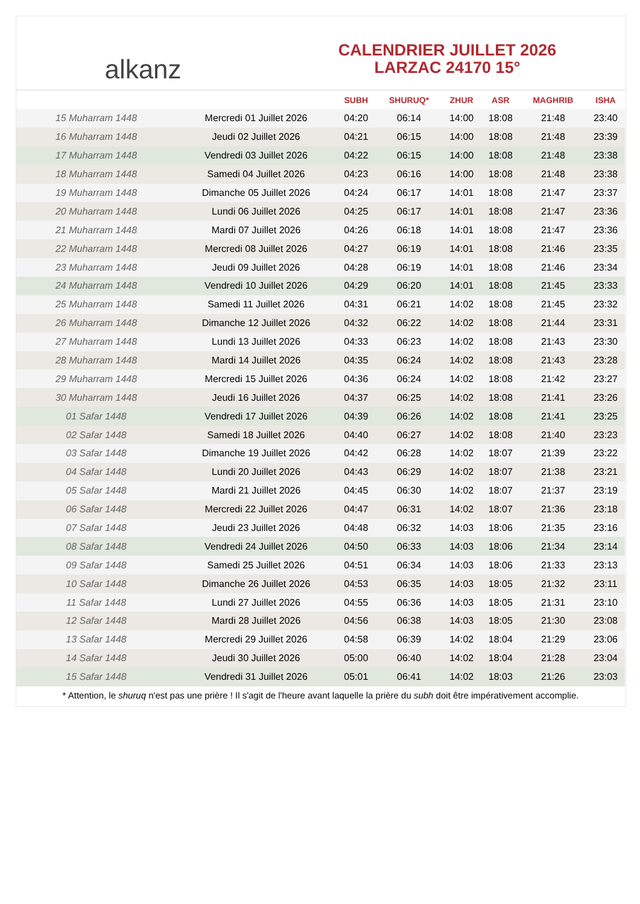alkanz
CALENDRIER JUILLET 2026
LARZAC 24170 15°
| | | SUBH | SHURUQ* | ZHUR | ASR | MAGHRIB | ISHA |
| --- | --- | --- | --- | --- | --- | --- | --- |
| 15 Muharram 1448 | Mercredi 01 Juillet 2026 | 04:20 | 06:14 | 14:00 | 18:08 | 21:48 | 23:40 |
| 16 Muharram 1448 | Jeudi 02 Juillet 2026 | 04:21 | 06:15 | 14:00 | 18:08 | 21:48 | 23:39 |
| 17 Muharram 1448 | Vendredi 03 Juillet 2026 | 04:22 | 06:15 | 14:00 | 18:08 | 21:48 | 23:38 |
| 18 Muharram 1448 | Samedi 04 Juillet 2026 | 04:23 | 06:16 | 14:00 | 18:08 | 21:48 | 23:38 |
| 19 Muharram 1448 | Dimanche 05 Juillet 2026 | 04:24 | 06:17 | 14:01 | 18:08 | 21:47 | 23:37 |
| 20 Muharram 1448 | Lundi 06 Juillet 2026 | 04:25 | 06:17 | 14:01 | 18:08 | 21:47 | 23:36 |
| 21 Muharram 1448 | Mardi 07 Juillet 2026 | 04:26 | 06:18 | 14:01 | 18:08 | 21:47 | 23:36 |
| 22 Muharram 1448 | Mercredi 08 Juillet 2026 | 04:27 | 06:19 | 14:01 | 18:08 | 21:46 | 23:35 |
| 23 Muharram 1448 | Jeudi 09 Juillet 2026 | 04:28 | 06:19 | 14:01 | 18:08 | 21:46 | 23:34 |
| 24 Muharram 1448 | Vendredi 10 Juillet 2026 | 04:29 | 06:20 | 14:01 | 18:08 | 21:45 | 23:33 |
| 25 Muharram 1448 | Samedi 11 Juillet 2026 | 04:31 | 06:21 | 14:02 | 18:08 | 21:45 | 23:32 |
| 26 Muharram 1448 | Dimanche 12 Juillet 2026 | 04:32 | 06:22 | 14:02 | 18:08 | 21:44 | 23:31 |
| 27 Muharram 1448 | Lundi 13 Juillet 2026 | 04:33 | 06:23 | 14:02 | 18:08 | 21:43 | 23:30 |
| 28 Muharram 1448 | Mardi 14 Juillet 2026 | 04:35 | 06:24 | 14:02 | 18:08 | 21:43 | 23:28 |
| 29 Muharram 1448 | Mercredi 15 Juillet 2026 | 04:36 | 06:24 | 14:02 | 18:08 | 21:42 | 23:27 |
| 30 Muharram 1448 | Jeudi 16 Juillet 2026 | 04:37 | 06:25 | 14:02 | 18:08 | 21:41 | 23:26 |
| 01 Safar 1448 | Vendredi 17 Juillet 2026 | 04:39 | 06:26 | 14:02 | 18:08 | 21:41 | 23:25 |
| 02 Safar 1448 | Samedi 18 Juillet 2026 | 04:40 | 06:27 | 14:02 | 18:08 | 21:40 | 23:23 |
| 03 Safar 1448 | Dimanche 19 Juillet 2026 | 04:42 | 06:28 | 14:02 | 18:07 | 21:39 | 23:22 |
| 04 Safar 1448 | Lundi 20 Juillet 2026 | 04:43 | 06:29 | 14:02 | 18:07 | 21:38 | 23:21 |
| 05 Safar 1448 | Mardi 21 Juillet 2026 | 04:45 | 06:30 | 14:02 | 18:07 | 21:37 | 23:19 |
| 06 Safar 1448 | Mercredi 22 Juillet 2026 | 04:47 | 06:31 | 14:02 | 18:07 | 21:36 | 23:18 |
| 07 Safar 1448 | Jeudi 23 Juillet 2026 | 04:48 | 06:32 | 14:03 | 18:06 | 21:35 | 23:16 |
| 08 Safar 1448 | Vendredi 24 Juillet 2026 | 04:50 | 06:33 | 14:03 | 18:06 | 21:34 | 23:14 |
| 09 Safar 1448 | Samedi 25 Juillet 2026 | 04:51 | 06:34 | 14:03 | 18:06 | 21:33 | 23:13 |
| 10 Safar 1448 | Dimanche 26 Juillet 2026 | 04:53 | 06:35 | 14:03 | 18:05 | 21:32 | 23:11 |
| 11 Safar 1448 | Lundi 27 Juillet 2026 | 04:55 | 06:36 | 14:03 | 18:05 | 21:31 | 23:10 |
| 12 Safar 1448 | Mardi 28 Juillet 2026 | 04:56 | 06:38 | 14:03 | 18:05 | 21:30 | 23:08 |
| 13 Safar 1448 | Mercredi 29 Juillet 2026 | 04:58 | 06:39 | 14:02 | 18:04 | 21:29 | 23:06 |
| 14 Safar 1448 | Jeudi 30 Juillet 2026 | 05:00 | 06:40 | 14:02 | 18:04 | 21:28 | 23:04 |
| 15 Safar 1448 | Vendredi 31 Juillet 2026 | 05:01 | 06:41 | 14:02 | 18:03 | 21:26 | 23:03 |
* Attention, le shuruq n'est pas une prière ! Il s'agit de l'heure avant laquelle la prière du subh doit être impérativement accomplie.